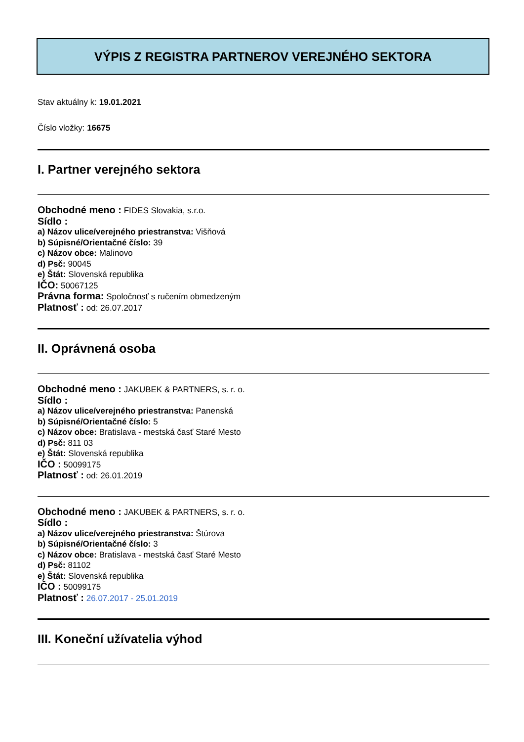VÝPIS Z REGISTRA PARTNEROV VEREJNÉHO SEKTORA
Stav aktuálny k: 19.01.2021
Číslo vložky: 16675
I. Partner verejného sektora
Obchodné meno : FIDES Slovakia, s.r.o.
Sídlo :
a) Názov ulice/verejného priestranstva: Višňová
b) Súpisné/Orientačné číslo: 39
c) Názov obce: Malinovo
d) Psč: 90045
e) Štát: Slovenská republika
IČO: 50067125
Právna forma: Spoločnosť s ručením obmedzeným
Platnosť : od: 26.07.2017
II. Oprávnená osoba
Obchodné meno : JAKUBEK & PARTNERS, s. r. o.
Sídlo :
a) Názov ulice/verejného priestranstva: Panenská
b) Súpisné/Orientačné číslo: 5
c) Názov obce: Bratislava - mestská časť Staré Mesto
d) Psč: 811 03
e) Štát: Slovenská republika
IČO : 50099175
Platnosť : od: 26.01.2019
Obchodné meno : JAKUBEK & PARTNERS, s. r. o.
Sídlo :
a) Názov ulice/verejného priestranstva: Štúrova
b) Súpisné/Orientačné číslo: 3
c) Názov obce: Bratislava - mestská časť Staré Mesto
d) Psč: 81102
e) Štát: Slovenská republika
IČO : 50099175
Platnosť : 26.07.2017 - 25.01.2019
III. Koneční užívatelia výhod